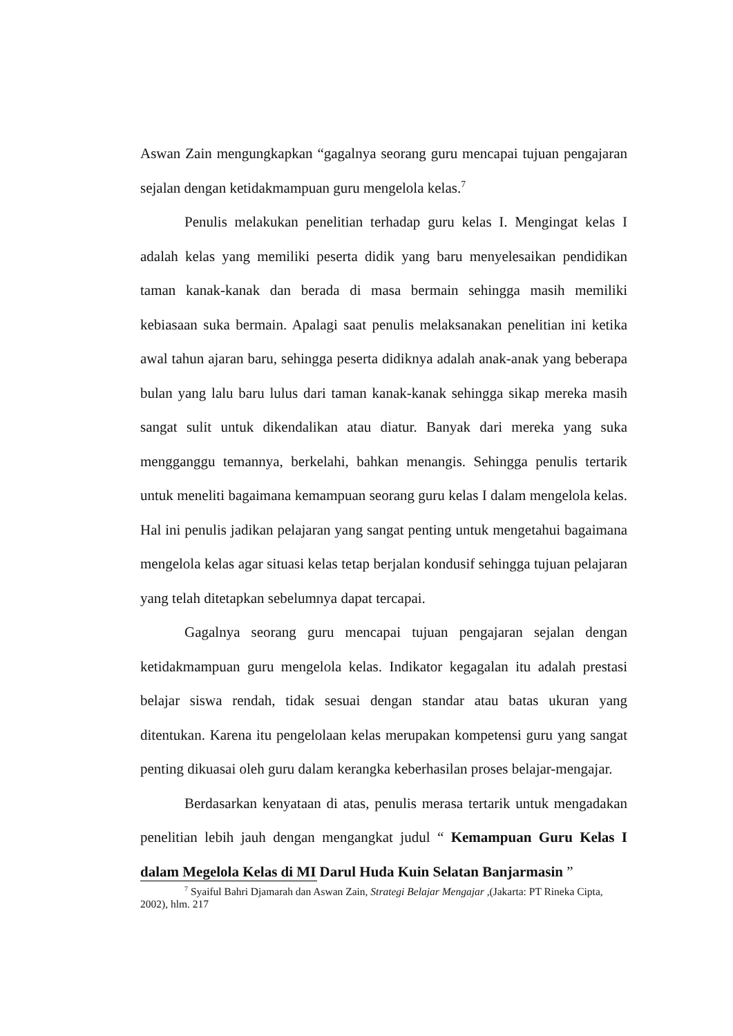Aswan Zain mengungkapkan “gagalnya seorang guru mencapai tujuan pengajaran sejalan dengan ketidakmampuan guru mengelola kelas.<sup>7</sup>
Penulis melakukan penelitian terhadap guru kelas I. Mengingat kelas I adalah kelas yang memiliki peserta didik yang baru menyelesaikan pendidikan taman kanak-kanak dan berada di masa bermain sehingga masih memiliki kebiasaan suka bermain. Apalagi saat penulis melaksanakan penelitian ini ketika awal tahun ajaran baru, sehingga peserta didiknya adalah anak-anak yang beberapa bulan yang lalu baru lulus dari taman kanak-kanak sehingga sikap mereka masih sangat sulit untuk dikendalikan atau diatur. Banyak dari mereka yang suka mengganggu temannya, berkelahi, bahkan menangis. Sehingga penulis tertarik untuk meneliti bagaimana kemampuan seorang guru kelas I dalam mengelola kelas. Hal ini penulis jadikan pelajaran yang sangat penting untuk mengetahui bagaimana mengelola kelas agar situasi kelas tetap berjalan kondusif sehingga tujuan pelajaran yang telah ditetapkan sebelumnya dapat tercapai.
Gagalnya seorang guru mencapai tujuan pengajaran sejalan dengan ketidakmampuan guru mengelola kelas. Indikator kegagalan itu adalah prestasi belajar siswa rendah, tidak sesuai dengan standar atau batas ukuran yang ditentukan. Karena itu pengelolaan kelas merupakan kompetensi guru yang sangat penting dikuasai oleh guru dalam kerangka keberhasilan proses belajar-mengajar.
Berdasarkan kenyataan di atas, penulis merasa tertarik untuk mengadakan penelitian lebih jauh dengan mengangkat judul “ Kemampuan Guru Kelas I dalam Megelola Kelas di MI Darul Huda Kuin Selatan Banjarmasin ”
<sup>7</sup> Syaiful Bahri Djamarah dan Aswan Zain, Strategi Belajar Mengajar ,(Jakarta: PT Rineka Cipta, 2002), hlm. 217